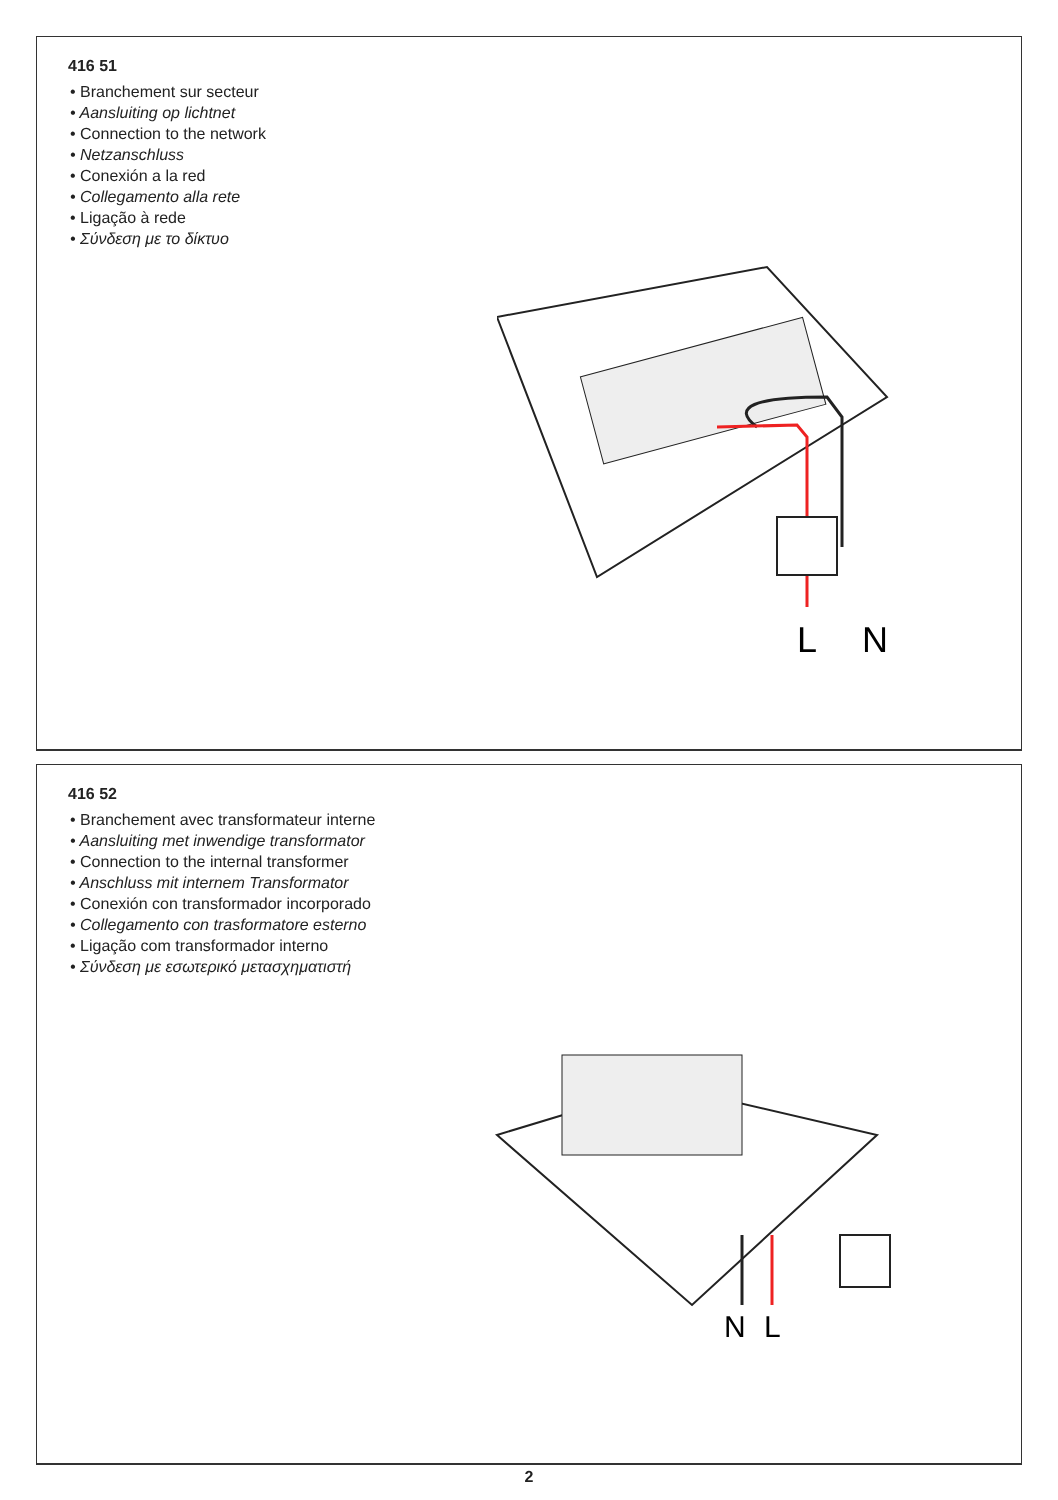416 51
• Branchement sur secteur
• Aansluiting op lichtnet
• Connection to the network
• Netzanschluss
• Conexión a la red
• Collegamento alla rete
• Ligação à rede
• Σύνδεση με το δίκτυο
L
N
416 52
• Branchement avec transformateur interne
• Aansluiting met inwendige transformator
• Connection to the internal transformer
• Anschluss mit internem Transformator
• Conexión con transformador incorporado
• Collegamento con trasformatore esterno
• Ligação com transformador interno
• Σύνδεση με εσωτερικό μετασχηματιστή
N
L
2